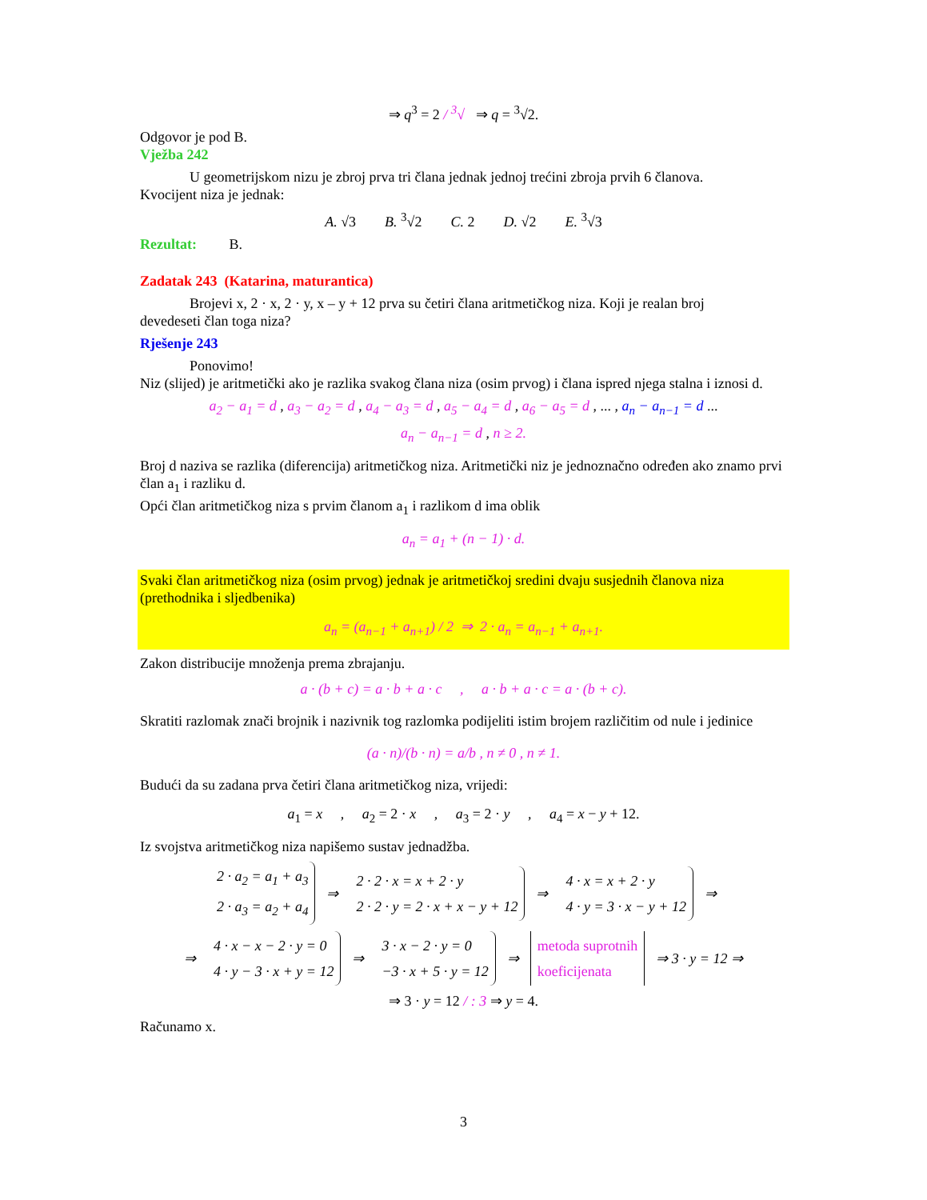⇒ q<sup>3</sup> = 2 / <sup>3</sup>√ ⇒ q = <sup>3</sup>√2.
Odgovor je pod B.
Vježba 242
U geometrijskom nizu je zbroj prva tri člana jednak jednoj trećini zbroja prvih 6 članova.
Kvocijent niza je jednak:
A. √3 B. <sup>3</sup>√2 C. 2 D. √2 E. <sup>3</sup>√3
Rezultat: B.
Zadatak 243 (Katarina, maturantica)
Brojevi x, 2 · x, 2 · y, x – y + 12 prva su četiri člana aritmetičkog niza. Koji je realan broj
devedeseti član toga niza?
Rješenje 243
Ponovimo!
Niz (slijed) je aritmetički ako je razlika svakog člana niza (osim prvog) i člana ispred njega stalna i iznosi d.
a<sub>2</sub> − a<sub>1</sub> = d , a<sub>3</sub> − a<sub>2</sub> = d , a<sub>4</sub> − a<sub>3</sub> = d , a<sub>5</sub> − a<sub>4</sub> = d , a<sub>6</sub> − a<sub>5</sub> = d , ... , a<sub>n</sub> − a<sub>n−1</sub> = d ...
a<sub>n</sub> − a<sub>n−1</sub> = d , n ≥ 2.
Broj d naziva se razlika (diferencija) aritmetičkog niza. Aritmetički niz je jednoznačno određen ako znamo prvi član a<sub>1</sub> i razliku d.
Opći član aritmetičkog niza s prvim članom a<sub>1</sub> i razlikom d ima oblik
a<sub>n</sub> = a<sub>1</sub> + (n − 1) · d.
Svaki član aritmetičkog niza (osim prvog) jednak je aritmetičkoj sredini dvaju susjednih članova niza (prethodnika i sljedbenika)
a<sub>n</sub> = (a<sub>n−1</sub> + a<sub>n+1</sub>) / 2 ⇒ 2 · a<sub>n</sub> = a<sub>n−1</sub> + a<sub>n+1</sub>.
Zakon distribucije množenja prema zbrajanju.
a · (b + c) = a · b + a · c , a · b + a · c = a · (b + c).
Skratiti razlomak znači brojnik i nazivnik tog razlomka podijeliti istim brojem različitim od nule i jedinice
(a · n)/(b · n) = a/b , n ≠ 0 , n ≠ 1.
Budući da su zadana prva četiri člana aritmetičkog niza, vrijedi:
a<sub>1</sub> = x , a<sub>2</sub> = 2 · x , a<sub>3</sub> = 2 · y , a<sub>4</sub> = x − y + 12.
Iz svojstva aritmetičkog niza napišemo sustav jednadžba.
2 · a<sub>2</sub> = a<sub>1</sub> + a<sub>3</sub>
2 · a<sub>3</sub> = a<sub>2</sub> + a<sub>4</sub>
⇒
2 · 2 · x = x + 2 · y
2 · 2 · y = 2 · x + x − y + 12
⇒
4 · x = x + 2 · y
4 · y = 3 · x − y + 12
⇒
⇒
4 · x − x − 2 · y = 0
4 · y − 3 · x + y = 12
⇒
3 · x − 2 · y = 0
−3 · x + 5 · y = 12
⇒
metoda suprotnih
koeficijenata
⇒ 3 · y = 12 ⇒
⇒ 3 · y = 12 / : 3 ⇒ y = 4.
Računamo x.
3